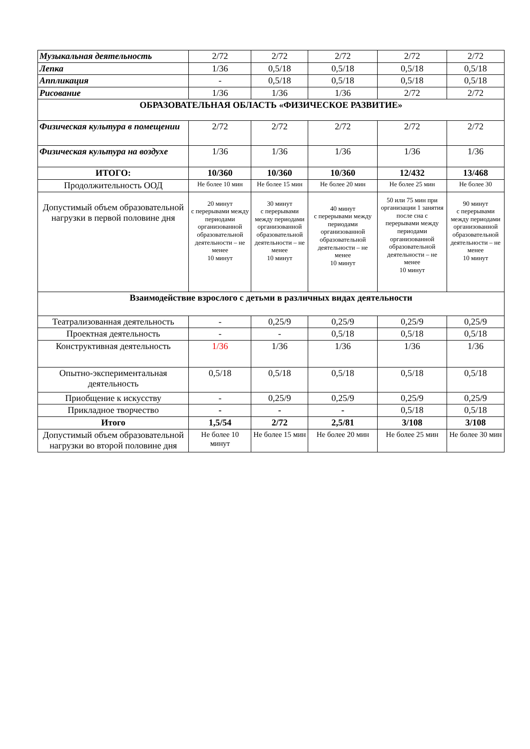| Музыкальная деятельность | 2/72 | 2/72 | 2/72 | 2/72 | 2/72 |
| Лепка | 1/36 | 0,5/18 | 0,5/18 | 0,5/18 | 0,5/18 |
| Аппликация | - | 0,5/18 | 0,5/18 | 0,5/18 | 0,5/18 |
| Рисование | 1/36 | 1/36 | 1/36 | 2/72 | 2/72 |
| ОБРАЗОВАТЕЛЬНАЯ ОБЛАСТЬ «ФИЗИЧЕСКОЕ РАЗВИТИЕ» | | | | | |
| Физическая культура в помещении | 2/72 | 2/72 | 2/72 | 2/72 | 2/72 |
| Физическая культура на воздухе | 1/36 | 1/36 | 1/36 | 1/36 | 1/36 |
| ИТОГО: | 10/360 | 10/360 | 10/360 | 12/432 | 13/468 |
| Продолжительность ООД | Не более 10 мин | Не более 15 мин | Не более 20 мин | Не более 25 мин | Не более 30 |
| Допустимый объем образовательной нагрузки в первой половине дня | 20 минут с перерывами между периодами организованной образовательной деятельности – не менее 10 минут | 30 минут с перерывами между периодами организованной образовательной деятельности – не менее 10 минут | 40 минут с перерывами между периодами организованной образовательной деятельности – не менее 10 минут | 50 или 75 мин при организации 1 занятия после сна с перерывами между периодами организованной образовательной деятельности – не менее 10 минут | 90 минут с перерывами между периодами организованной образовательной деятельности – не менее 10 минут |
| Взаимодействие взрослого с детьми в различных видах деятельности | | | | | |
| Театрализованная деятельность | - | 0,25/9 | 0,25/9 | 0,25/9 | 0,25/9 |
| Проектная деятельность | - | - | 0,5/18 | 0,5/18 | 0,5/18 |
| Конструктивная деятельность | 1/36 | 1/36 | 1/36 | 1/36 | 1/36 |
| Опытно-экспериментальная деятельность | 0,5/18 | 0,5/18 | 0,5/18 | 0,5/18 | 0,5/18 |
| Приобщение к искусству | - | 0,25/9 | 0,25/9 | 0,25/9 | 0,25/9 |
| Прикладное творчество | - | - | - | 0,5/18 | 0,5/18 |
| Итого | 1,5/54 | 2/72 | 2,5/81 | 3/108 | 3/108 |
| Допустимый объем образовательной нагрузки во второй половине дня | Не более 10 минут | Не более 15 мин | Не более 20 мин | Не более 25 мин | Не более 30 мин |